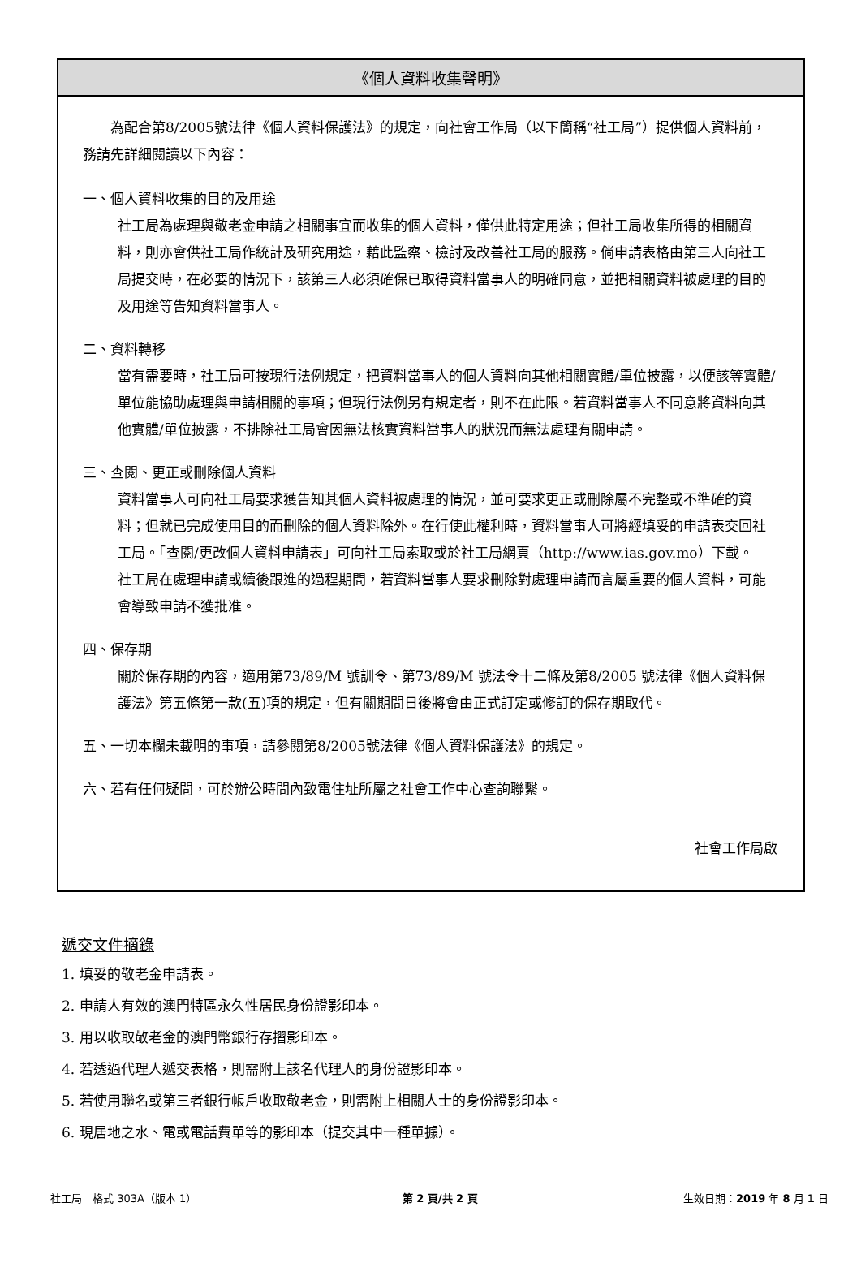《個人資料收集聲明》
為配合第8/2005號法律《個人資料保護法》的規定，向社會工作局（以下簡稱“社工局”）提供個人資料前，務請先詳細閱讀以下內容：
一、個人資料收集的目的及用途
社工局為處理與敬老金申請之相關事宜而收集的個人資料，僅供此特定用途；但社工局收集所得的相關資料，則亦會供社工局作統計及研究用途，藉此監察、檢討及改善社工局的服務。倘申請表格由第三人向社工局提交時，在必要的情況下，該第三人必須確保已取得資料當事人的明確同意，並把相關資料被處理的目的及用途等告知資料當事人。
二、資料轉移
當有需要時，社工局可按現行法例規定，把資料當事人的個人資料向其他相關實體/單位披露，以便該等實體/單位能協助處理與申請相關的事項；但現行法例另有規定者，則不在此限。若資料當事人不同意將資料向其他實體/單位披露，不排除社工局會因無法核實資料當事人的狀況而無法處理有關申請。
三、查閱、更正或刪除個人資料
資料當事人可向社工局要求獲告知其個人資料被處理的情況，並可要求更正或刪除屬不完整或不準確的資料；但就已完成使用目的而刪除的個人資料除外。在行使此權利時，資料當事人可將經填妥的申請表交回社工局。「查閱/更改個人資料申請表」可向社工局索取或於社工局網頁（http://www.ias.gov.mo）下載。
社工局在處理申請或續後跟進的過程期間，若資料當事人要求刪除對處理申請而言屬重要的個人資料，可能會導致申請不獲批准。
四、保存期
關於保存期的內容，適用第73/89/M 號訓令、第73/89/M 號法令十二條及第8/2005 號法律《個人資料保護法》第五條第一款(五)項的規定，但有關期間日後將會由正式訂定或修訂的保存期取代。
五、一切本欄未載明的事項，請參閱第8/2005號法律《個人資料保護法》的規定。
六、若有任何疑問，可於辦公時間內致電住址所屬之社會工作中心查詢聯繫。
社會工作局啟
遞交文件摘錄
1. 填妥的敬老金申請表。
2. 申請人有效的澳門特區永久性居民身份證影印本。
3. 用以收取敬老金的澳門幣銀行存摺影印本。
4. 若透過代理人遞交表格，則需附上該名代理人的身份證影印本。
5. 若使用聯名或第三者銀行帳戶收取敬老金，則需附上相關人士的身份證影印本。
6. 現居地之水、電或電話費單等的影印本（提交其中一種單據）。
社工局　格式 303A（版本 1） 第 2 頁/共 2 頁 生效日期：2019 年 8 月 1 日